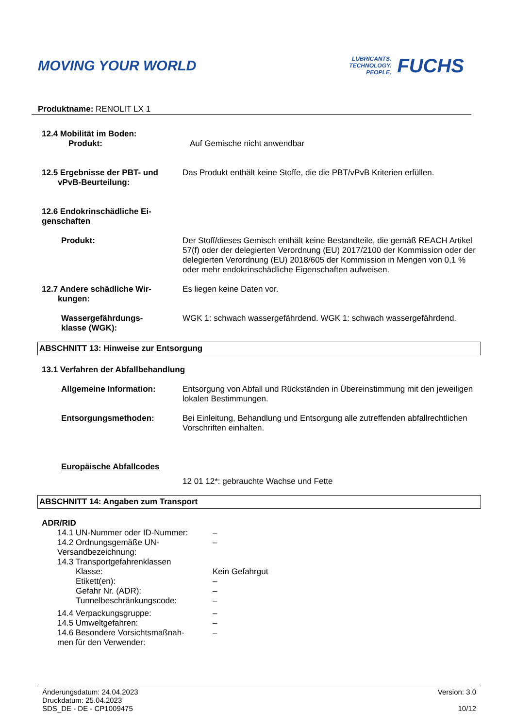MOVING YOUR WORLD
LUBRICANTS.
TECHNOLOGY.
PEOPLE.
FUCHS
Produktname: RENOLIT LX 1
12.4 Mobilität im Boden:
Produkt: Auf Gemische nicht anwendbar
12.5 Ergebnisse der PBT- und
vPvB-Beurteilung:
Das Produkt enthält keine Stoffe, die die PBT/vPvB Kriterien erfüllen.
12.6 Endokrinschädliche Ei-
genschaften
Produkt: Der Stoff/dieses Gemisch enthält keine Bestandteile, die gemäß REACH Artikel 57(f) oder der delegierten Verordnung (EU) 2017/2100 der Kommission oder der delegierten Verordnung (EU) 2018/605 der Kommission in Mengen von 0,1 % oder mehr endokrinschädliche Eigenschaften aufweisen.
12.7 Andere schädliche Wir-
kungen:
Es liegen keine Daten vor.
Wassergefährdungs-
klasse (WGK):
WGK 1: schwach wassergefährdend. WGK 1: schwach wassergefährdend.
ABSCHNITT 13: Hinweise zur Entsorgung
13.1 Verfahren der Abfallbehandlung
Allgemeine Information: Entsorgung von Abfall und Rückständen in Übereinstimmung mit den jeweiligen lokalen Bestimmungen.
Entsorgungsmethoden: Bei Einleitung, Behandlung und Entsorgung alle zutreffenden abfallrechtlichen Vorschriften einhalten.
Europäische Abfallcodes
12 01 12*: gebrauchte Wachse und Fette
ABSCHNITT 14: Angaben zum Transport
ADR/RID
14.1 UN-Nummer oder ID-Nummer: –
14.2 Ordnungsgemäße UN-
Versandbezeichnung:
–
14.3 Transportgefahrenklassen
Klasse: Kein Gefahrgut
Etikett(en): –
Gefahr Nr. (ADR): –
Tunnelbeschränkungscode: –
14.4 Verpackungsgruppe: –
14.5 Umweltgefahren: –
14.6 Besondere Vorsichtsmaßnah-
men für den Verwender:
–
Änderungsdatum: 24.04.2023
Druckdatum: 25.04.2023
SDS_DE - DE - CP1009475
Version: 3.0
10/12